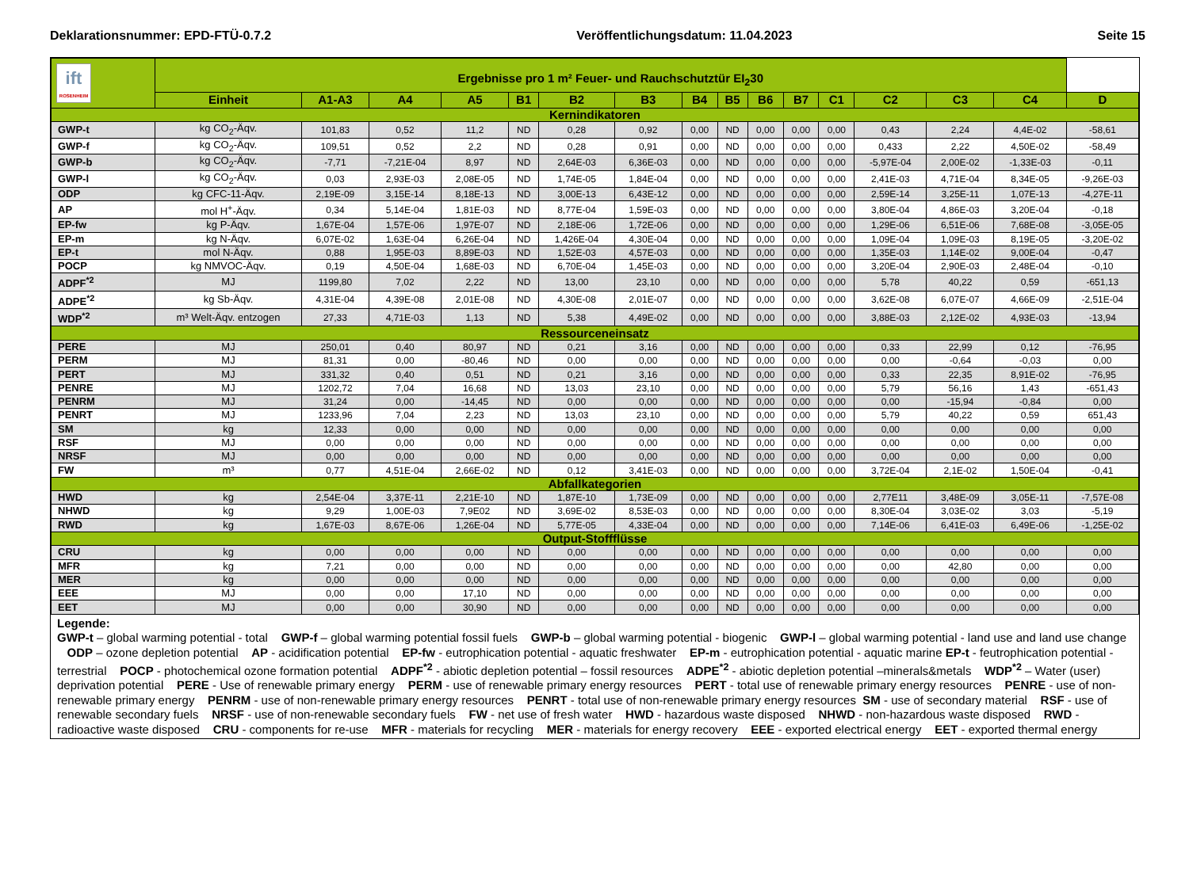Deklarationsnummer: EPD-FTÜ-0.7.2 Veröffentlichungsdatum: 11.04.2023 Seite 15
| ift ROSENHEIM | Ergebnisse pro 1 m² Feuer- und Rauchschutztür EI<sub>2</sub>30 | | | | | | | | | | | | | | | |
| --- | --- | --- | --- | --- | --- | --- | --- | --- | --- | --- | --- | --- | --- | --- | --- | --- |
| | Einheit | A1-A3 | A4 | A5 | B1 | B2 | B3 | B4 | B5 | B6 | B7 | C1 | C2 | C3 | C4 | D |
| Kernindikatoren | | | | | | | | | | | | | | | | |
| GWP-t | kg CO<sub>2</sub>-Äqv. | 101,83 | 0,52 | 11,2 | ND | 0,28 | 0,92 | 0,00 | ND | 0,00 | 0,00 | 0,00 | 0,43 | 2,24 | 4,4E-02 | -58,61 |
| GWP-f | kg CO<sub>2</sub>-Äqv. | 109,51 | 0,52 | 2,2 | ND | 0,28 | 0,91 | 0,00 | ND | 0,00 | 0,00 | 0,00 | 0,433 | 2,22 | 4,50E-02 | -58,49 |
| GWP-b | kg CO<sub>2</sub>-Äqv. | -7,71 | -7,21E-04 | 8,97 | ND | 2,64E-03 | 6,36E-03 | 0,00 | ND | 0,00 | 0,00 | 0,00 | -5,97E-04 | 2,00E-02 | -1,33E-03 | -0,11 |
| GWP-l | kg CO<sub>2</sub>-Äqv. | 0,03 | 2,93E-03 | 2,08E-05 | ND | 1,74E-05 | 1,84E-04 | 0,00 | ND | 0,00 | 0,00 | 0,00 | 2,41E-03 | 4,71E-04 | 8,34E-05 | -9,26E-03 |
| ODP | kg CFC-11-Äqv. | 2,19E-09 | 3,15E-14 | 8,18E-13 | ND | 3,00E-13 | 6,43E-12 | 0,00 | ND | 0,00 | 0,00 | 0,00 | 2,59E-14 | 3,25E-11 | 1,07E-13 | -4,27E-11 |
| AP | mol H<sup>+</sup>-Äqv. | 0,34 | 5,14E-04 | 1,81E-03 | ND | 8,77E-04 | 1,59E-03 | 0,00 | ND | 0,00 | 0,00 | 0,00 | 3,80E-04 | 4,86E-03 | 3,20E-04 | -0,18 |
| EP-fw | kg P-Äqv. | 1,67E-04 | 1,57E-06 | 1,97E-07 | ND | 2,18E-06 | 1,72E-06 | 0,00 | ND | 0,00 | 0,00 | 0,00 | 1,29E-06 | 6,51E-06 | 7,68E-08 | -3,05E-05 |
| EP-m | kg N-Äqv. | 6,07E-02 | 1,63E-04 | 6,26E-04 | ND | 1,426E-04 | 4,30E-04 | 0,00 | ND | 0,00 | 0,00 | 0,00 | 1,09E-04 | 1,09E-03 | 8,19E-05 | -3,20E-02 |
| EP-t | mol N-Äqv. | 0,88 | 1,95E-03 | 8,89E-03 | ND | 1,52E-03 | 4,57E-03 | 0,00 | ND | 0,00 | 0,00 | 0,00 | 1,35E-03 | 1,14E-02 | 9,00E-04 | -0,47 |
| POCP | kg NMVOC-Äqv. | 0,19 | 4,50E-04 | 1,68E-03 | ND | 6,70E-04 | 1,45E-03 | 0,00 | ND | 0,00 | 0,00 | 0,00 | 3,20E-04 | 2,90E-03 | 2,48E-04 | -0,10 |
| ADPF<sup>*2</sup> | MJ | 1199,80 | 7,02 | 2,22 | ND | 13,00 | 23,10 | 0,00 | ND | 0,00 | 0,00 | 0,00 | 5,78 | 40,22 | 0,59 | -651,13 |
| ADPE<sup>*2</sup> | kg Sb-Äqv. | 4,31E-04 | 4,39E-08 | 2,01E-08 | ND | 4,30E-08 | 2,01E-07 | 0,00 | ND | 0,00 | 0,00 | 0,00 | 3,62E-08 | 6,07E-07 | 4,66E-09 | -2,51E-04 |
| WDP<sup>*2</sup> | m³ Welt-Äqv. entzogen | 27,33 | 4,71E-03 | 1,13 | ND | 5,38 | 4,49E-02 | 0,00 | ND | 0,00 | 0,00 | 0,00 | 3,88E-03 | 2,12E-02 | 4,93E-03 | -13,94 |
| Ressourceneinsatz | | | | | | | | | | | | | | | | |
| PERE | MJ | 250,01 | 0,40 | 80,97 | ND | 0,21 | 3,16 | 0,00 | ND | 0,00 | 0,00 | 0,00 | 0,33 | 22,99 | 0,12 | -76,95 |
| PERM | MJ | 81,31 | 0,00 | -80,46 | ND | 0,00 | 0,00 | 0,00 | ND | 0,00 | 0,00 | 0,00 | 0,00 | -0,64 | -0,03 | 0,00 |
| PERT | MJ | 331,32 | 0,40 | 0,51 | ND | 0,21 | 3,16 | 0,00 | ND | 0,00 | 0,00 | 0,00 | 0,33 | 22,35 | 8,91E-02 | -76,95 |
| PENRE | MJ | 1202,72 | 7,04 | 16,68 | ND | 13,03 | 23,10 | 0,00 | ND | 0,00 | 0,00 | 0,00 | 5,79 | 56,16 | 1,43 | -651,43 |
| PENRM | MJ | 31,24 | 0,00 | -14,45 | ND | 0,00 | 0,00 | 0,00 | ND | 0,00 | 0,00 | 0,00 | 0,00 | -15,94 | -0,84 | 0,00 |
| PENRT | MJ | 1233,96 | 7,04 | 2,23 | ND | 13,03 | 23,10 | 0,00 | ND | 0,00 | 0,00 | 0,00 | 5,79 | 40,22 | 0,59 | 651,43 |
| SM | kg | 12,33 | 0,00 | 0,00 | ND | 0,00 | 0,00 | 0,00 | ND | 0,00 | 0,00 | 0,00 | 0,00 | 0,00 | 0,00 | 0,00 |
| RSF | MJ | 0,00 | 0,00 | 0,00 | ND | 0,00 | 0,00 | 0,00 | ND | 0,00 | 0,00 | 0,00 | 0,00 | 0,00 | 0,00 | 0,00 |
| NRSF | MJ | 0,00 | 0,00 | 0,00 | ND | 0,00 | 0,00 | 0,00 | ND | 0,00 | 0,00 | 0,00 | 0,00 | 0,00 | 0,00 | 0,00 |
| FW | m³ | 0,77 | 4,51E-04 | 2,66E-02 | ND | 0,12 | 3,41E-03 | 0,00 | ND | 0,00 | 0,00 | 0,00 | 3,72E-04 | 2,1E-02 | 1,50E-04 | -0,41 |
| Abfallkategorien | | | | | | | | | | | | | | | | |
| HWD | kg | 2,54E-04 | 3,37E-11 | 2,21E-10 | ND | 1,87E-10 | 1,73E-09 | 0,00 | ND | 0,00 | 0,00 | 0,00 | 2,77E11 | 3,48E-09 | 3,05E-11 | -7,57E-08 |
| NHWD | kg | 9,29 | 1,00E-03 | 7,9E02 | ND | 3,69E-02 | 8,53E-03 | 0,00 | ND | 0,00 | 0,00 | 0,00 | 8,30E-04 | 3,03E-02 | 3,03 | -5,19 |
| RWD | kg | 1,67E-03 | 8,67E-06 | 1,26E-04 | ND | 5,77E-05 | 4,33E-04 | 0,00 | ND | 0,00 | 0,00 | 0,00 | 7,14E-06 | 6,41E-03 | 6,49E-06 | -1,25E-02 |
| Output-Stoffflüsse | | | | | | | | | | | | | | | | |
| CRU | kg | 0,00 | 0,00 | 0,00 | ND | 0,00 | 0,00 | 0,00 | ND | 0,00 | 0,00 | 0,00 | 0,00 | 0,00 | 0,00 | 0,00 |
| MFR | kg | 7,21 | 0,00 | 0,00 | ND | 0,00 | 0,00 | 0,00 | ND | 0,00 | 0,00 | 0,00 | 0,00 | 42,80 | 0,00 | 0,00 |
| MER | kg | 0,00 | 0,00 | 0,00 | ND | 0,00 | 0,00 | 0,00 | ND | 0,00 | 0,00 | 0,00 | 0,00 | 0,00 | 0,00 | 0,00 |
| EEE | MJ | 0,00 | 0,00 | 17,10 | ND | 0,00 | 0,00 | 0,00 | ND | 0,00 | 0,00 | 0,00 | 0,00 | 0,00 | 0,00 | 0,00 |
| EET | MJ | 0,00 | 0,00 | 30,90 | ND | 0,00 | 0,00 | 0,00 | ND | 0,00 | 0,00 | 0,00 | 0,00 | 0,00 | 0,00 | 0,00 |
Legende:
GWP-t – global warming potential - total GWP-f – global warming potential fossil fuels GWP-b – global warming potential - biogenic GWP-l – global warming potential - land use and land use change ODP – ozone depletion potential AP - acidification potential EP-fw - eutrophication potential - aquatic freshwater EP-m - eutrophication potential - aquatic marine EP-t - feutrophication potential - terrestrial POCP - photochemical ozone formation potential ADPF<sup>*2</sup> - abiotic depletion potential – fossil resources ADPE<sup>*2</sup> - abiotic depletion potential –minerals&metals WDP<sup>*2</sup> – Water (user) deprivation potential PERE - Use of renewable primary energy PERM - use of renewable primary energy resources PERT - total use of renewable primary energy resources PENRE - use of non-renewable primary energy PENRM - use of non-renewable primary energy resources PENRT - total use of non-renewable primary energy resources SM - use of secondary material RSF - use of renewable secondary fuels NRSF - use of non-renewable secondary fuels FW - net use of fresh water HWD - hazardous waste disposed NHWD - non-hazardous waste disposed RWD - radioactive waste disposed CRU - components for re-use MFR - materials for recycling MER - materials for energy recovery EEE - exported electrical energy EET - exported thermal energy